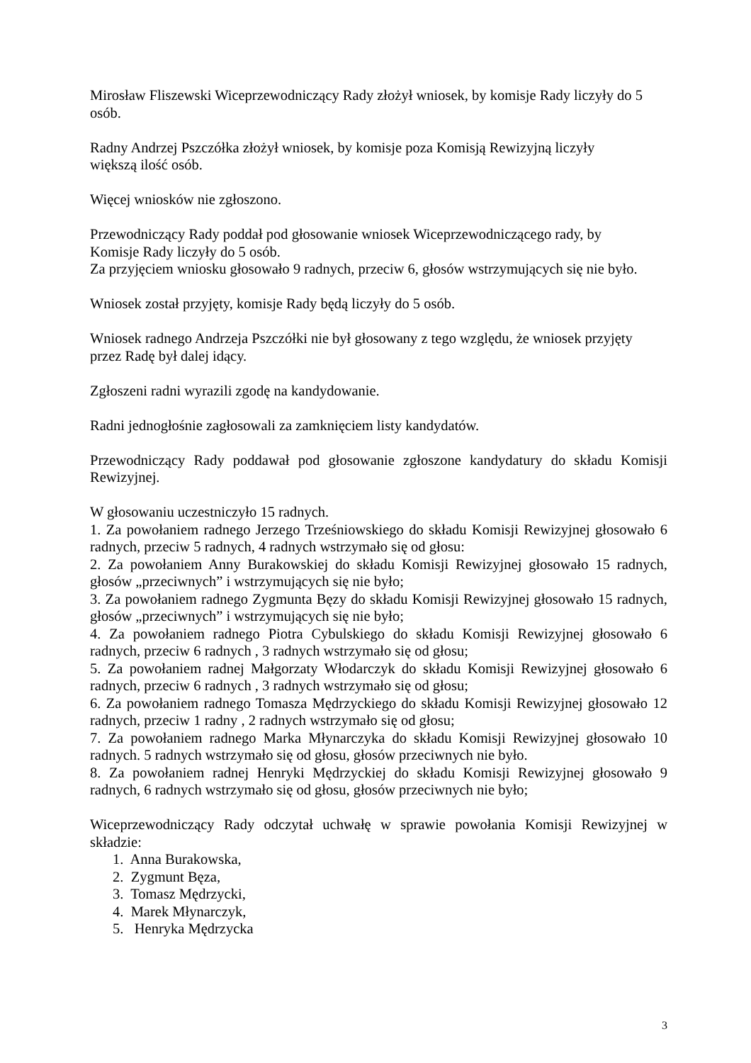Mirosław Fliszewski Wiceprzewodniczący Rady złożył wniosek, by komisje Rady liczyły do 5 osób.
Radny Andrzej Pszczółka złożył wniosek, by komisje poza Komisją Rewizyjną liczyły
większą ilość osób.
Więcej wniosków nie zgłoszono.
Przewodniczący Rady poddał pod głosowanie wniosek Wiceprzewodniczącego rady, by
Komisje Rady liczyły do 5 osób.
Za przyjęciem wniosku głosowało 9 radnych, przeciw 6, głosów wstrzymujących się nie było.
Wniosek został przyjęty, komisje Rady będą liczyły do 5 osób.
Wniosek radnego Andrzeja Pszczółki nie był głosowany z tego względu, że wniosek przyjęty
przez Radę był dalej idący.
Zgłoszeni radni wyrazili zgodę na kandydowanie.
Radni jednogłośnie zagłosowali za zamknięciem listy kandydatów.
Przewodniczący Rady poddawał pod głosowanie zgłoszone kandydatury do składu Komisji Rewizyjnej.
W głosowaniu uczestniczyło 15 radnych.
1. Za powołaniem radnego Jerzego Trześniowskiego do składu Komisji Rewizyjnej głosowało 6 radnych, przeciw 5 radnych, 4 radnych wstrzymało się od głosu:
2. Za powołaniem Anny Burakowskiej do składu Komisji Rewizyjnej głosowało 15 radnych, głosów „przeciwnych” i wstrzymujących się nie było;
3. Za powołaniem radnego Zygmunta Bęzy do składu Komisji Rewizyjnej głosowało 15 radnych, głosów „przeciwnych” i wstrzymujących się nie było;
4. Za powołaniem radnego Piotra Cybulskiego do składu Komisji Rewizyjnej głosowało 6 radnych, przeciw 6 radnych , 3 radnych wstrzymało się od głosu;
5. Za powołaniem radnej Małgorzaty Włodarczyk do składu Komisji Rewizyjnej głosowało 6 radnych, przeciw 6 radnych , 3 radnych wstrzymało się od głosu;
6. Za powołaniem radnego Tomasza Mędrzyckiego do składu Komisji Rewizyjnej głosowało 12 radnych, przeciw 1 radny , 2 radnych wstrzymało się od głosu;
7. Za powołaniem radnego Marka Młynarczyka do składu Komisji Rewizyjnej głosowało 10 radnych. 5 radnych wstrzymało się od głosu, głosów przeciwnych nie było.
8. Za powołaniem radnej Henryki Mędrzyckiej do składu Komisji Rewizyjnej głosowało 9 radnych, 6 radnych wstrzymało się od głosu, głosów przeciwnych nie było;
Wiceprzewodniczący Rady odczytał uchwałę w sprawie powołania Komisji Rewizyjnej w składzie:
1. Anna Burakowska,
2. Zygmunt Bęza,
3. Tomasz Mędrzycki,
4. Marek Młynarczyk,
5. Henryka Mędrzycka
3